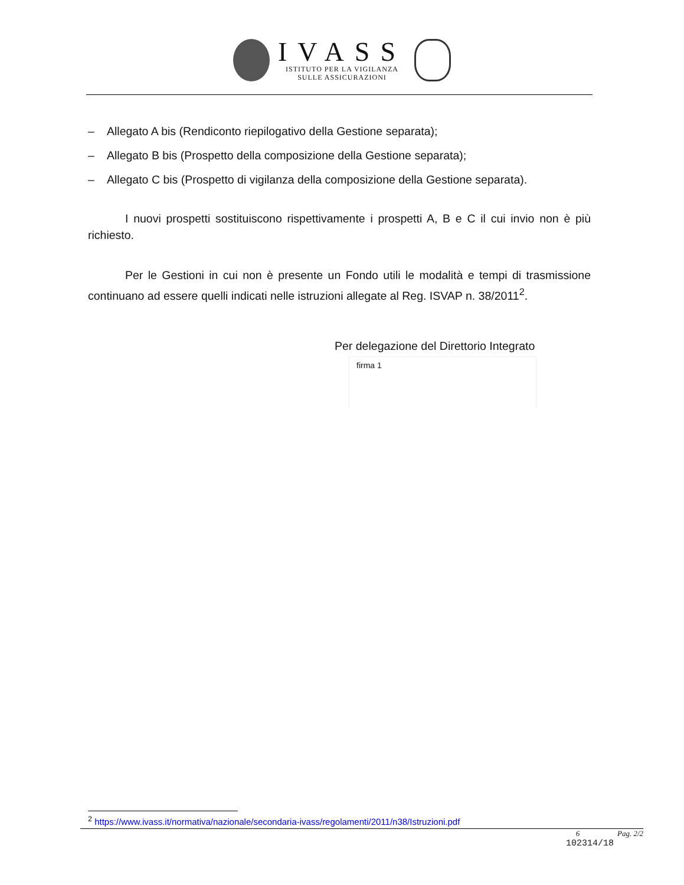IVASS
ISTITUTO PER LA VIGILANZA
SULLE ASSICURAZIONI
– Allegato A bis (Rendiconto riepilogativo della Gestione separata);
– Allegato B bis (Prospetto della composizione della Gestione separata);
– Allegato C bis (Prospetto di vigilanza della composizione della Gestione separata).
I nuovi prospetti sostituiscono rispettivamente i prospetti A, B e C il cui invio non è più richiesto.
Per le Gestioni in cui non è presente un Fondo utili le modalità e tempi di trasmissione continuano ad essere quelli indicati nelle istruzioni allegate al Reg. ISVAP n. 38/2011<sup>2</sup>.
Per delegazione del Direttorio Integrato
firma 1
<sup>2</sup> https://www.ivass.it/normativa/nazionale/secondaria-ivass/regolamenti/2011/n38/Istruzioni.pdf
6 Pag. 2/2
102314/18